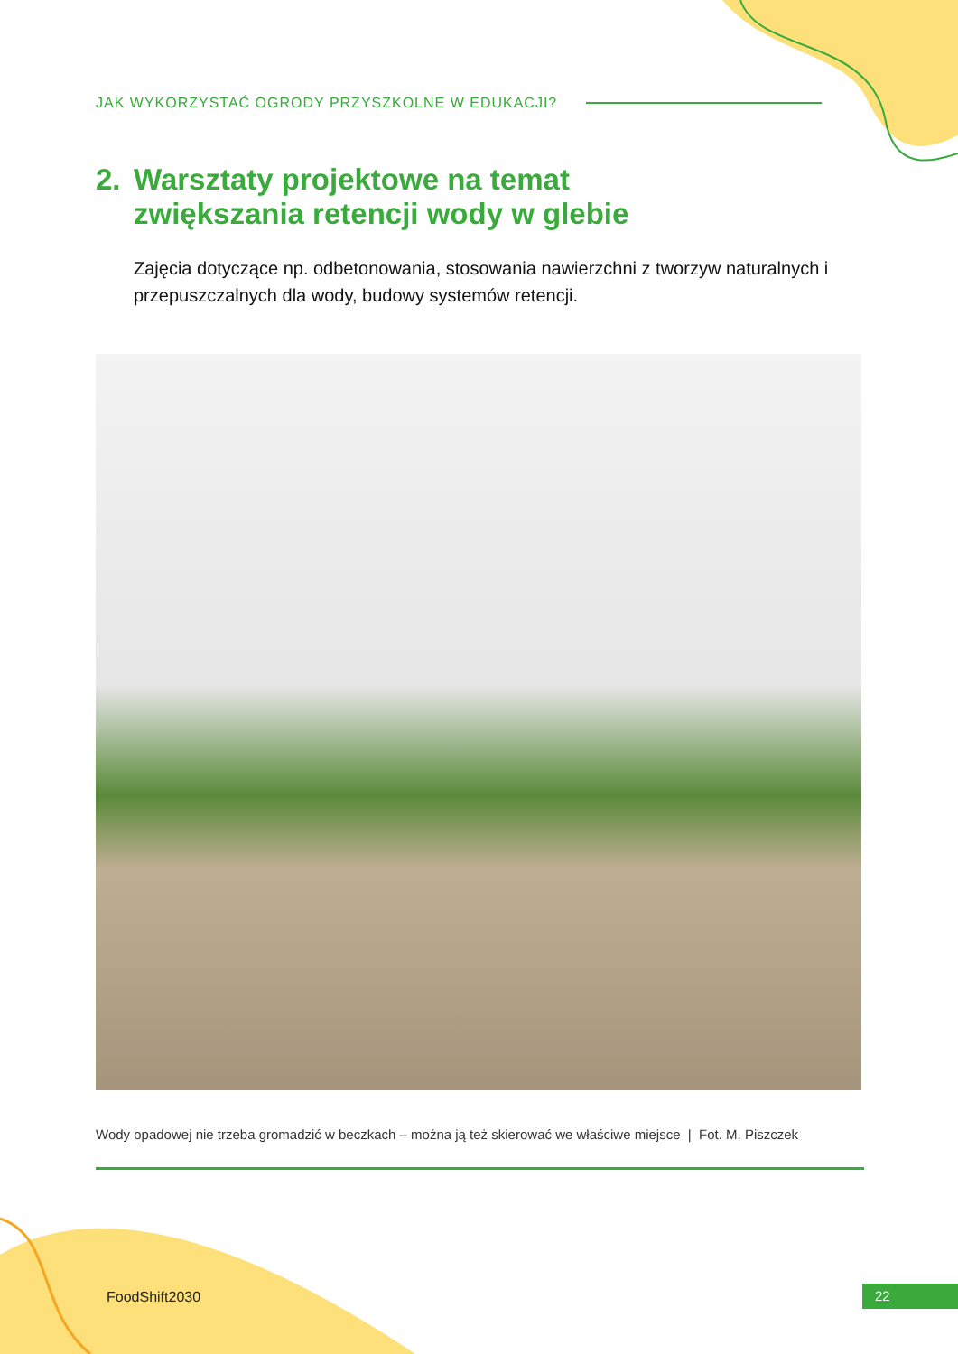JAK WYKORZYSTAĆ OGRODY PRZYSZKOLNE W EDUKACJI?
2. Warsztaty projektowe na temat
zwiększania retencji wody w glebie
Zajęcia dotyczące np. odbetonowania, stosowania nawierzchni z tworzyw naturalnych i przepuszczalnych dla wody, budowy systemów retencji.
Wody opadowej nie trzeba gromadzić w beczkach – można ją też skierować we właściwe miejsce | Fot. M. Piszczek
FoodShift2030 22